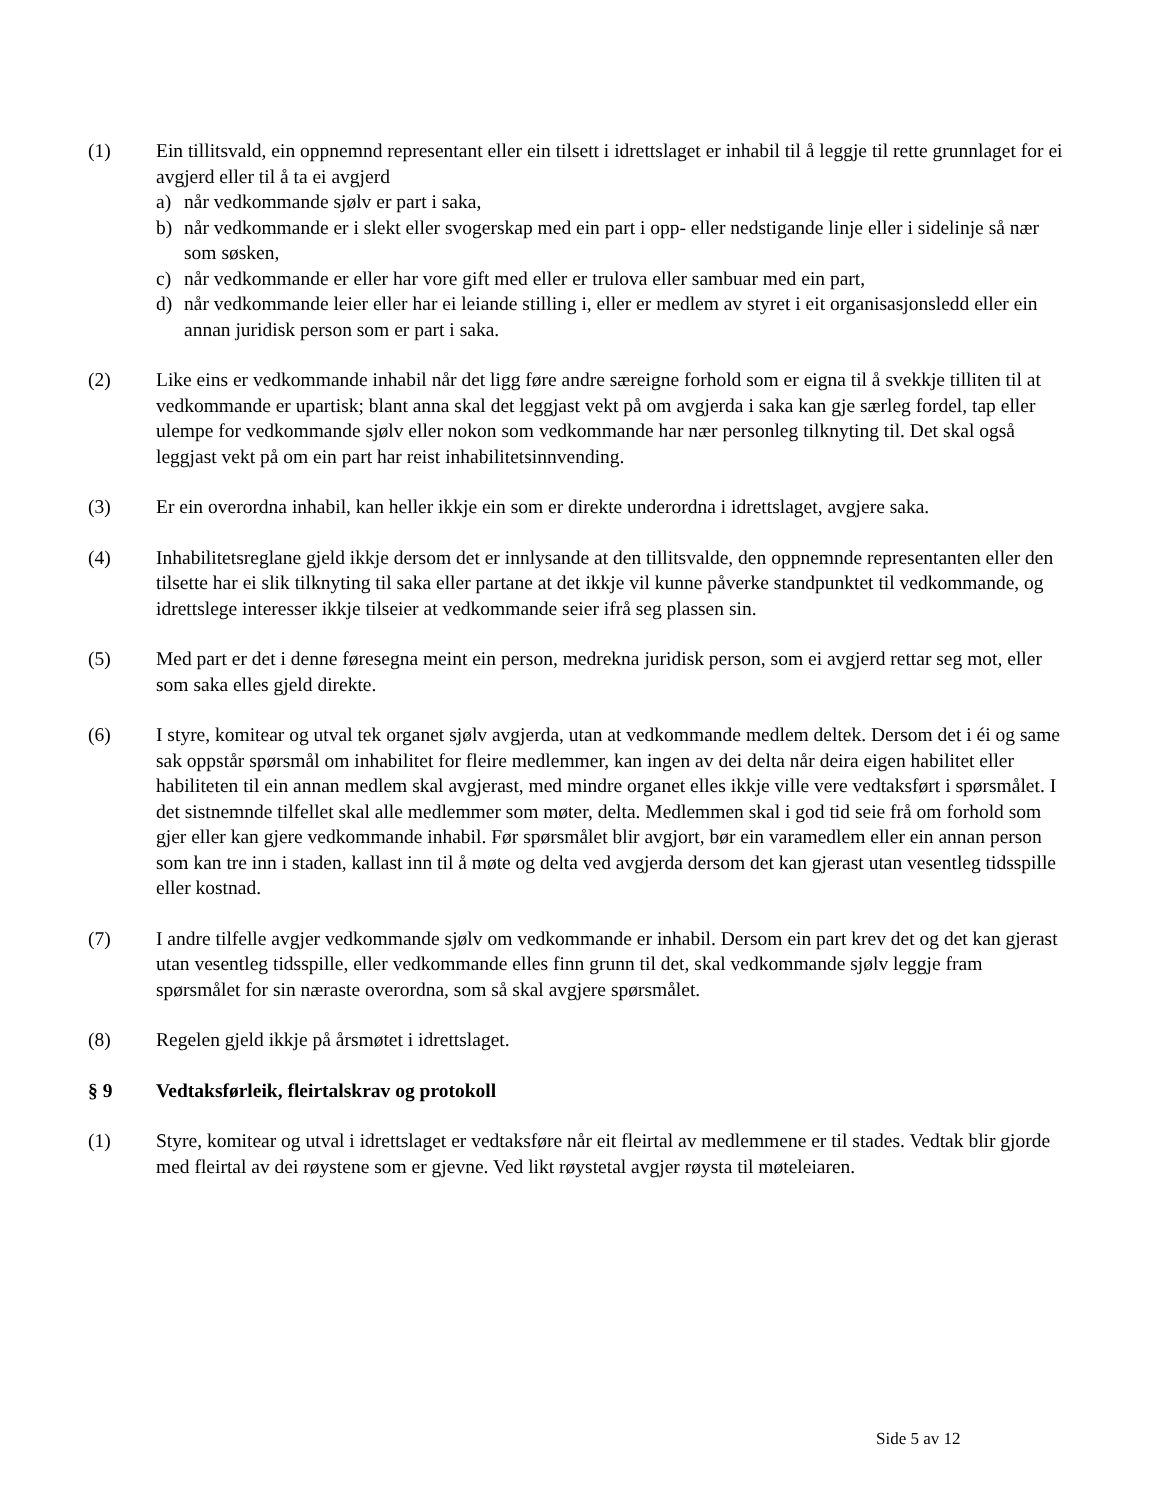(1) Ein tillitsvald, ein oppnemnd representant eller ein tilsett i idrettslaget er inhabil til å leggje til rette grunnlaget for ei avgjerd eller til å ta ei avgjerd
a) når vedkommande sjølv er part i saka,
b) når vedkommande er i slekt eller svogerskap med ein part i opp- eller nedstigande linje eller i sidelinje så nær som søsken,
c) når vedkommande er eller har vore gift med eller er trulova eller sambuar med ein part,
d) når vedkommande leier eller har ei leiande stilling i, eller er medlem av styret i eit organisasjonsledd eller ein annan juridisk person som er part i saka.
(2) Like eins er vedkommande inhabil når det ligg føre andre særeigne forhold som er eigna til å svekkje tilliten til at vedkommande er upartisk; blant anna skal det leggjast vekt på om avgjerda i saka kan gje særleg fordel, tap eller ulempe for vedkommande sjølv eller nokon som vedkommande har nær personleg tilknyting til. Det skal også leggjast vekt på om ein part har reist inhabilitetsinnvending.
(3) Er ein overordna inhabil, kan heller ikkje ein som er direkte underordna i idrettslaget, avgjere saka.
(4) Inhabilitetsreglane gjeld ikkje dersom det er innlysande at den tillitsvalde, den oppnemnde representanten eller den tilsette har ei slik tilknyting til saka eller partane at det ikkje vil kunne påverke standpunktet til vedkommande, og idrettslege interesser ikkje tilseier at vedkommande seier ifrå seg plassen sin.
(5) Med part er det i denne føresegna meint ein person, medrekna juridisk person, som ei avgjerd rettar seg mot, eller som saka elles gjeld direkte.
(6) I styre, komitear og utval tek organet sjølv avgjerda, utan at vedkommande medlem deltek. Dersom det i éi og same sak oppstår spørsmål om inhabilitet for fleire medlemmer, kan ingen av dei delta når deira eigen habilitet eller habiliteten til ein annan medlem skal avgjerast, med mindre organet elles ikkje ville vere vedtaksført i spørsmålet. I det sistnemnde tilfellet skal alle medlemmer som møter, delta. Medlemmen skal i god tid seie frå om forhold som gjer eller kan gjere vedkommande inhabil. Før spørsmålet blir avgjort, bør ein varamedlem eller ein annan person som kan tre inn i staden, kallast inn til å møte og delta ved avgjerda dersom det kan gjerast utan vesentleg tidsspille eller kostnad.
(7) I andre tilfelle avgjer vedkommande sjølv om vedkommande er inhabil. Dersom ein part krev det og det kan gjerast utan vesentleg tidsspille, eller vedkommande elles finn grunn til det, skal vedkommande sjølv leggje fram spørsmålet for sin næraste overordna, som så skal avgjere spørsmålet.
(8) Regelen gjeld ikkje på årsmøtet i idrettslaget.
§ 9 Vedtaksførleik, fleirtalskrav og protokoll
(1) Styre, komitear og utval i idrettslaget er vedtaksføre når eit fleirtal av medlemmene er til stades. Vedtak blir gjorde med fleirtal av dei røystene som er gjevne. Ved likt røystetal avgjer røysta til møteleiaren.
Side 5 av 12